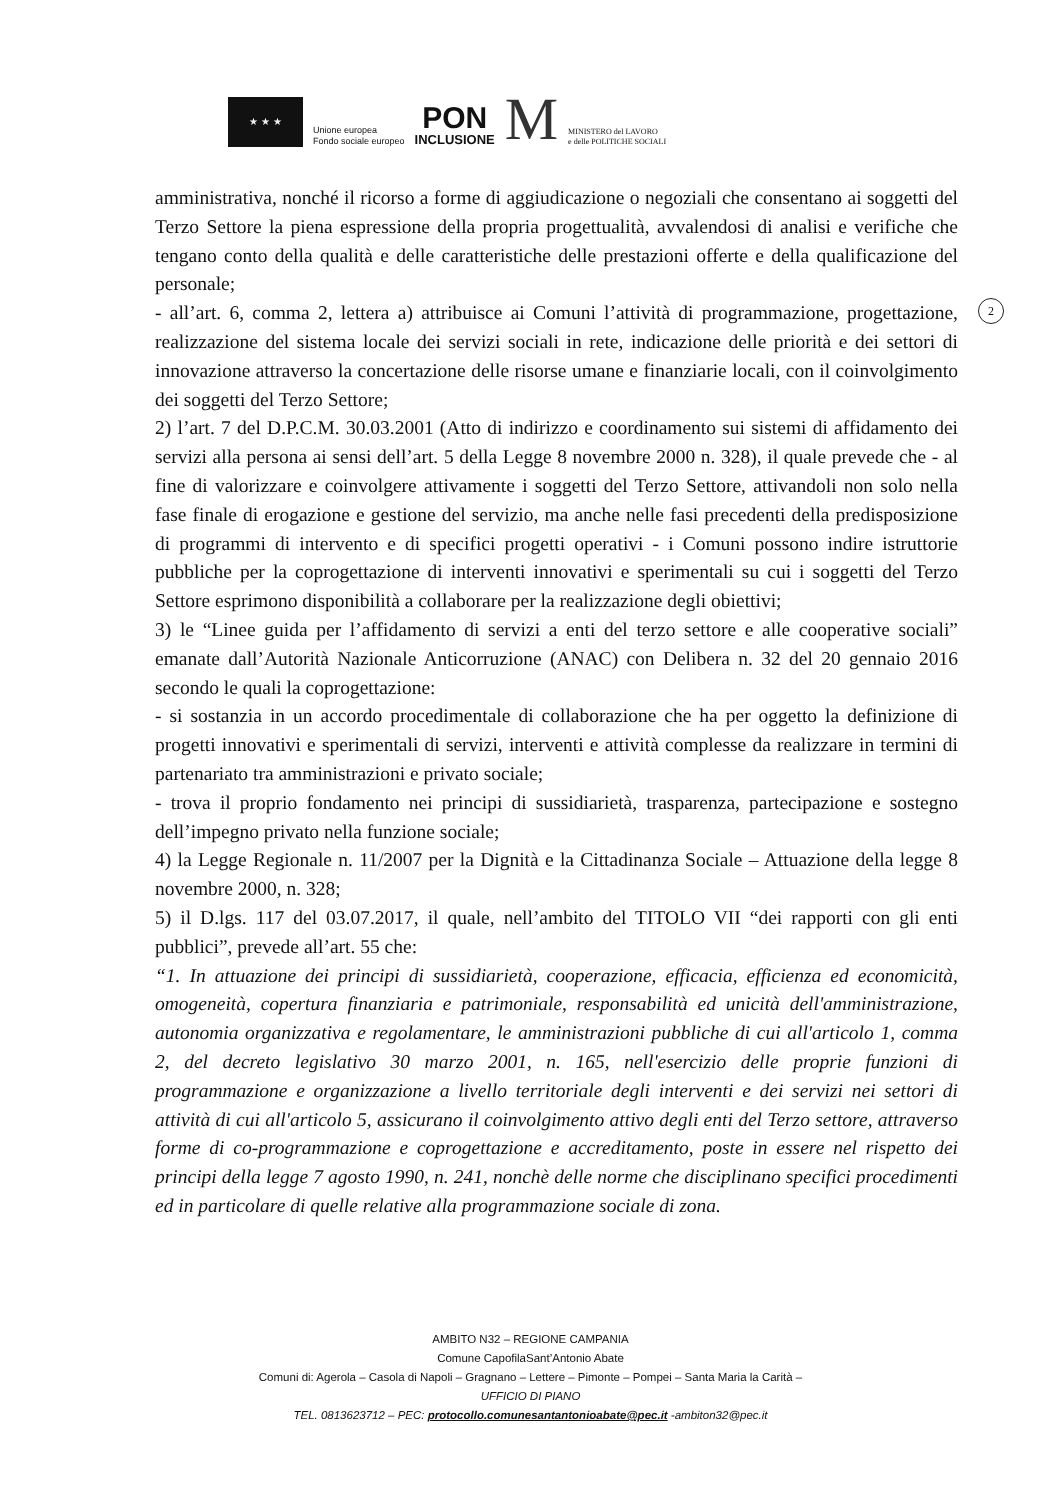★ ★ ★
Unione europea
Fondo sociale europeo
PON
INCLUSIONE
M
MINISTERO del LAVORO
e delle POLITICHE SOCIALI
2
amministrativa, nonché il ricorso a forme di aggiudicazione o negoziali che consentano ai soggetti del Terzo Settore la piena espressione della propria progettualità, avvalendosi di analisi e verifiche che tengano conto della qualità e delle caratteristiche delle prestazioni offerte e della qualificazione del personale;
- all’art. 6, comma 2, lettera a) attribuisce ai Comuni l’attività di programmazione, progettazione, realizzazione del sistema locale dei servizi sociali in rete, indicazione delle priorità e dei settori di innovazione attraverso la concertazione delle risorse umane e finanziarie locali, con il coinvolgimento dei soggetti del Terzo Settore;
2) l’art. 7 del D.P.C.M. 30.03.2001 (Atto di indirizzo e coordinamento sui sistemi di affidamento dei servizi alla persona ai sensi dell’art. 5 della Legge 8 novembre 2000 n. 328), il quale prevede che - al fine di valorizzare e coinvolgere attivamente i soggetti del Terzo Settore, attivandoli non solo nella fase finale di erogazione e gestione del servizio, ma anche nelle fasi precedenti della predisposizione di programmi di intervento e di specifici progetti operativi - i Comuni possono indire istruttorie pubbliche per la coprogettazione di interventi innovativi e sperimentali su cui i soggetti del Terzo Settore esprimono disponibilità a collaborare per la realizzazione degli obiettivi;
3) le “Linee guida per l’affidamento di servizi a enti del terzo settore e alle cooperative sociali” emanate dall’Autorità Nazionale Anticorruzione (ANAC) con Delibera n. 32 del 20 gennaio 2016 secondo le quali la coprogettazione:
- si sostanzia in un accordo procedimentale di collaborazione che ha per oggetto la definizione di progetti innovativi e sperimentali di servizi, interventi e attività complesse da realizzare in termini di partenariato tra amministrazioni e privato sociale;
- trova il proprio fondamento nei principi di sussidiarietà, trasparenza, partecipazione e sostegno dell’impegno privato nella funzione sociale;
4) la Legge Regionale n. 11/2007 per la Dignità e la Cittadinanza Sociale – Attuazione della legge 8 novembre 2000, n. 328;
5) il D.lgs. 117 del 03.07.2017, il quale, nell’ambito del TITOLO VII “dei rapporti con gli enti pubblici”, prevede all’art. 55 che:
“1. In attuazione dei principi di sussidiarietà, cooperazione, efficacia, efficienza ed economicità, omogeneità, copertura finanziaria e patrimoniale, responsabilità ed unicità dell'amministrazione, autonomia organizzativa e regolamentare, le amministrazioni pubbliche di cui all'articolo 1, comma 2, del decreto legislativo 30 marzo 2001, n. 165, nell'esercizio delle proprie funzioni di programmazione e organizzazione a livello territoriale degli interventi e dei servizi nei settori di attività di cui all'articolo 5, assicurano il coinvolgimento attivo degli enti del Terzo settore, attraverso forme di co-programmazione e coprogettazione e accreditamento, poste in essere nel rispetto dei principi della legge 7 agosto 1990, n. 241, nonchè delle norme che disciplinano specifici procedimenti ed in particolare di quelle relative alla programmazione sociale di zona.
AMBITO N32 – REGIONE CAMPANIA
Comune CapofilaSant’Antonio Abate
Comuni di: Agerola – Casola di Napoli – Gragnano – Lettere – Pimonte – Pompei – Santa Maria la Carità –
UFFICIO DI PIANO
TEL. 0813623712 – PEC: protocollo.comunesantantonioabate@pec.it -ambiton32@pec.it